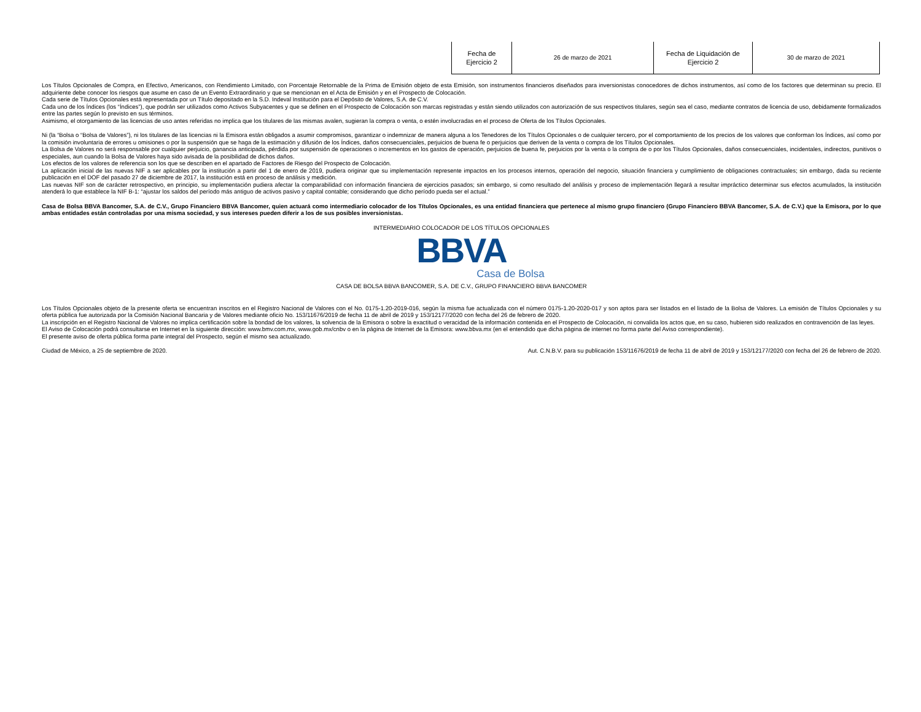| Fecha de Ejercicio 2 | 26 de marzo de 2021 | Fecha de Liquidación de Ejercicio 2 | 30 de marzo de 2021 |
Los Títulos Opcionales de Compra, en Efectivo, Americanos, con Rendimiento Limitado, con Porcentaje Retornable de la Prima de Emisión objeto de esta Emisión, son instrumentos financieros diseñados para inversionistas conocedores de dichos instrumentos, así como de los factores que determinan su precio. El adquiriente debe conocer los riesgos que asume en caso de un Evento Extraordinario y que se mencionan en el Acta de Emisión y en el Prospecto de Colocación.
Cada serie de Títulos Opcionales está representada por un Título depositado en la S.D. Indeval Institución para el Depósito de Valores, S.A. de C.V.
Cada uno de los Índices (los “Índices”), que podrán ser utilizados como Activos Subyacentes y que se definen en el Prospecto de Colocación son marcas registradas y están siendo utilizados con autorización de sus respectivos titulares, según sea el caso, mediante contratos de licencia de uso, debidamente formalizados entre las partes según lo previsto en sus términos.
Asimismo, el otorgamiento de las licencias de uso antes referidas no implica que los titulares de las mismas avalen, sugieran la compra o venta, o estén involucradas en el proceso de Oferta de los Títulos Opcionales.
Ni (la “Bolsa o “Bolsa de Valores”), ni los titulares de las licencias ni la Emisora están obligados a asumir compromisos, garantizar o indemnizar de manera alguna a los Tenedores de los Títulos Opcionales o de cualquier tercero, por el comportamiento de los precios de los valores que conforman los Índices, así como por la comisión involuntaria de errores u omisiones o por la suspensión que se haga de la estimación y difusión de los Índices, daños consecuenciales, perjuicios de buena fe o perjuicios que deriven de la venta o compra de los Títulos Opcionales.
La Bolsa de Valores no será responsable por cualquier perjuicio, ganancia anticipada, pérdida por suspensión de operaciones o incrementos en los gastos de operación, perjuicios de buena fe, perjuicios por la venta o la compra de o por los Títulos Opcionales, daños consecuenciales, incidentales, indirectos, punitivos o especiales, aun cuando la Bolsa de Valores haya sido avisada de la posibilidad de dichos daños.
Los efectos de los valores de referencia son los que se describen en el apartado de Factores de Riesgo del Prospecto de Colocación.
La aplicación inicial de las nuevas NIF a ser aplicables por la institución a partir del 1 de enero de 2019, pudiera originar que su implementación represente impactos en los procesos internos, operación del negocio, situación financiera y cumplimiento de obligaciones contractuales; sin embargo, dada su reciente publicación en el DOF del pasado 27 de diciembre de 2017, la institución está en proceso de análisis y medición.
Las nuevas NIF son de carácter retrospectivo, en principio, su implementación pudiera afectar la comparabilidad con información financiera de ejercicios pasados; sin embargo, si como resultado del análisis y proceso de implementación llegará a resultar impráctico determinar sus efectos acumulados, la institución atenderá lo que establece la NIF B-1: “ajustar los saldos del período más antiguo de activos pasivo y capital contable; considerando que dicho período pueda ser el actual.”
Casa de Bolsa BBVA Bancomer, S.A. de C.V., Grupo Financiero BBVA Bancomer, quien actuará como intermediario colocador de los Títulos Opcionales, es una entidad financiera que pertenece al mismo grupo financiero (Grupo Financiero BBVA Bancomer, S.A. de C.V.) que la Emisora, por lo que ambas entidades están controladas por una misma sociedad, y sus intereses pueden diferir a los de sus posibles inversionistas.
INTERMEDIARIO COLOCADOR DE LOS TÍTULOS OPCIONALES
BBVA
Casa de Bolsa
CASA DE BOLSA BBVA BANCOMER, S.A. DE C.V., GRUPO FINANCIERO BBVA BANCOMER
Los Títulos Opcionales objeto de la presente oferta se encuentran inscritos en el Registro Nacional de Valores con el No. 0175-1.20-2019-016, según la misma fue actualizada con el número 0175-1.20-2020-017 y son aptos para ser listados en el listado de la Bolsa de Valores. La emisión de Títulos Opcionales y su oferta pública fue autorizada por la Comisión Nacional Bancaria y de Valores mediante oficio No. 153/11676/2019 de fecha 11 de abril de 2019 y 153/12177/2020 con fecha del 26 de febrero de 2020.
La inscripción en el Registro Nacional de Valores no implica certificación sobre la bondad de los valores, la solvencia de la Emisora o sobre la exactitud o veracidad de la información contenida en el Prospecto de Colocación, ni convalida los actos que, en su caso, hubieren sido realizados en contravención de las leyes.
El Aviso de Colocación podrá consultarse en Internet en la siguiente dirección: www.bmv.com.mx, www.gob.mx/cnbv o en la página de Internet de la Emisora: www.bbva.mx (en el entendido que dicha página de internet no forma parte del Aviso correspondiente).
El presente aviso de oferta pública forma parte integral del Prospecto, según el mismo sea actualizado.
Ciudad de México, a 25 de septiembre de 2020. Aut. C.N.B.V. para su publicación 153/11676/2019 de fecha 11 de abril de 2019 y 153/12177/2020 con fecha del 26 de febrero de 2020.